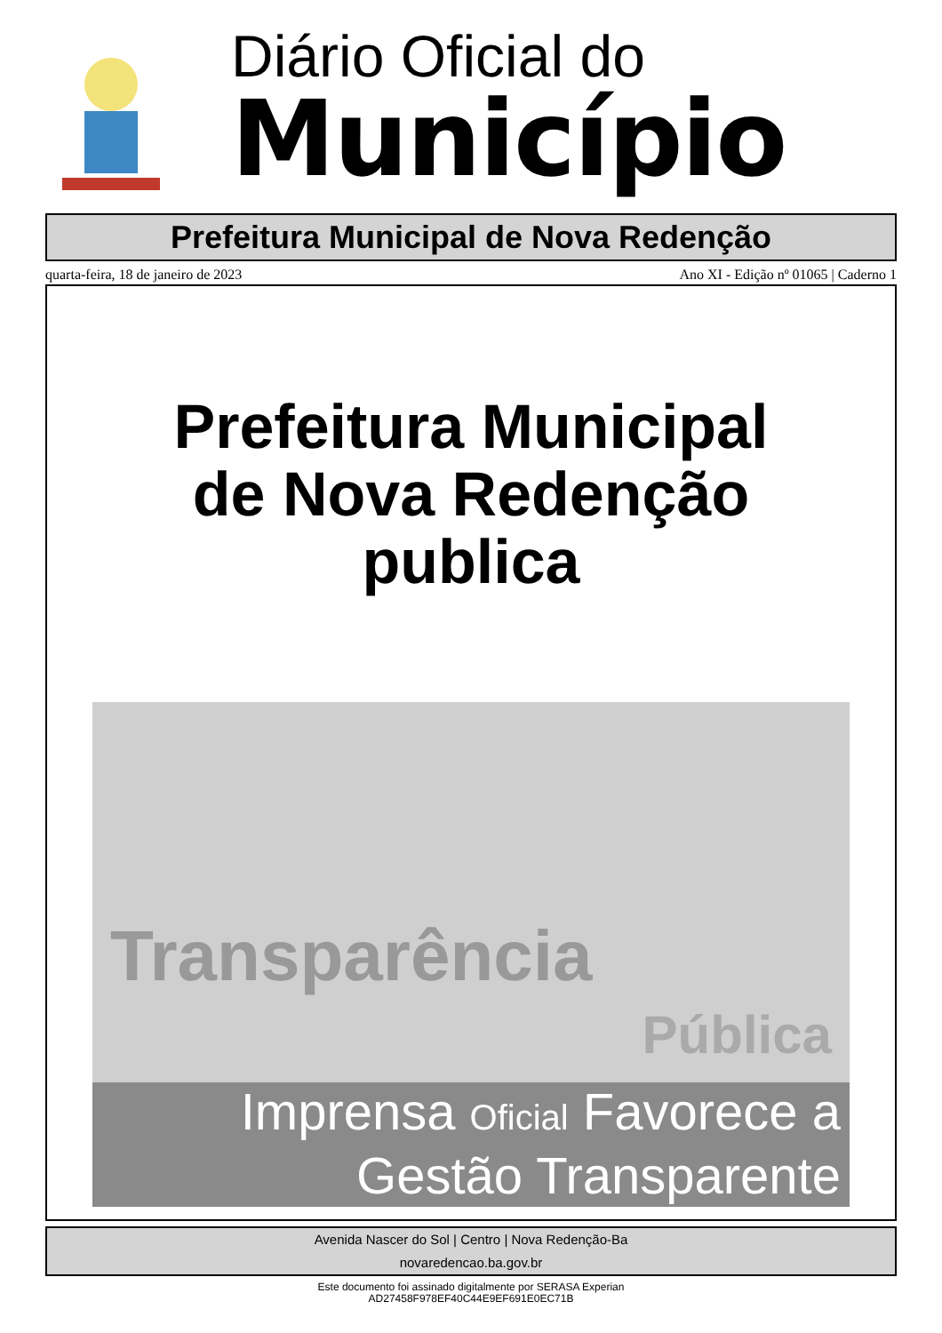Diário Oficial do
Município
Prefeitura Municipal de Nova Redenção
quarta-feira, 18 de janeiro de 2023 Ano XI - Edição nº 01065 | Caderno 1
Prefeitura Municipal
de Nova Redenção
publica
Transparência
Pública
Imprensa Oficial Favorece a
Gestão Transparente
Avenida Nascer do Sol | Centro | Nova Redenção-Ba
novaredencao.ba.gov.br
Este documento foi assinado digitalmente por SERASA Experian
AD27458F978EF40C44E9EF691E0EC71B